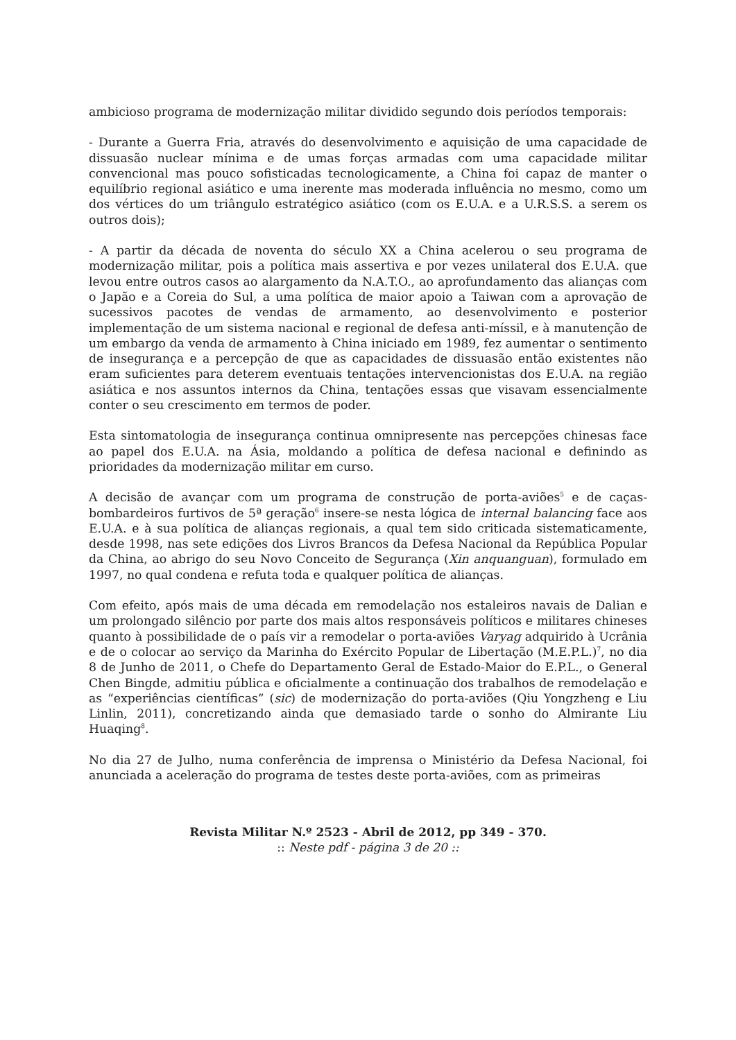ambicioso programa de modernização militar dividido segundo dois períodos temporais:
- Durante a Guerra Fria, através do desenvolvimento e aquisição de uma capacidade de dissuasão nuclear mínima e de umas forças armadas com uma capacidade militar convencional mas pouco sofisticadas tecnologicamente, a China foi capaz de manter o equilíbrio regional asiático e uma inerente mas moderada influência no mesmo, como um dos vértices do um triângulo estratégico asiático (com os E.U.A. e a U.R.S.S. a serem os outros dois);
- A partir da década de noventa do século XX a China acelerou o seu programa de modernização militar, pois a política mais assertiva e por vezes unilateral dos E.U.A. que levou entre outros casos ao alargamento da N.A.T.O., ao aprofundamento das alianças com o Japão e a Coreia do Sul, a uma política de maior apoio a Taiwan com a aprovação de sucessivos pacotes de vendas de armamento, ao desenvolvimento e posterior implementação de um sistema nacional e regional de defesa anti-míssil, e à manutenção de um embargo da venda de armamento à China iniciado em 1989, fez aumentar o sentimento de insegurança e a percepção de que as capacidades de dissuasão então existentes não eram suficientes para deterem eventuais tentações intervencionistas dos E.U.A. na região asiática e nos assuntos internos da China, tentações essas que visavam essencialmente conter o seu crescimento em termos de poder.
Esta sintomatologia de insegurança continua omnipresente nas percepções chinesas face ao papel dos E.U.A. na Ásia, moldando a política de defesa nacional e definindo as prioridades da modernização militar em curso.
A decisão de avançar com um programa de construção de porta-aviões<sup>5</sup> e de caças-bombardeiros furtivos de 5ª geração<sup>6</sup> insere-se nesta lógica de internal balancing face aos E.U.A. e à sua política de alianças regionais, a qual tem sido criticada sistematicamente, desde 1998, nas sete edições dos Livros Brancos da Defesa Nacional da República Popular da China, ao abrigo do seu Novo Conceito de Segurança (Xin anquanguan), formulado em 1997, no qual condena e refuta toda e qualquer política de alianças.
Com efeito, após mais de uma década em remodelação nos estaleiros navais de Dalian e um prolongado silêncio por parte dos mais altos responsáveis políticos e militares chineses quanto à possibilidade de o país vir a remodelar o porta-aviões Varyag adquirido à Ucrânia e de o colocar ao serviço da Marinha do Exército Popular de Libertação (M.E.P.L.)<sup>7</sup>, no dia 8 de Junho de 2011, o Chefe do Departamento Geral de Estado-Maior do E.P.L., o General Chen Bingde, admitiu pública e oficialmente a continuação dos trabalhos de remodelação e as “experiências científicas” (sic) de modernização do porta-aviões (Qiu Yongzheng e Liu Linlin, 2011), concretizando ainda que demasiado tarde o sonho do Almirante Liu Huaqing<sup>8</sup>.
No dia 27 de Julho, numa conferência de imprensa o Ministério da Defesa Nacional, foi anunciada a aceleração do programa de testes deste porta-aviões, com as primeiras
Revista Militar N.º 2523 - Abril de 2012, pp 349 - 370.
:: Neste pdf - página 3 de 20 ::